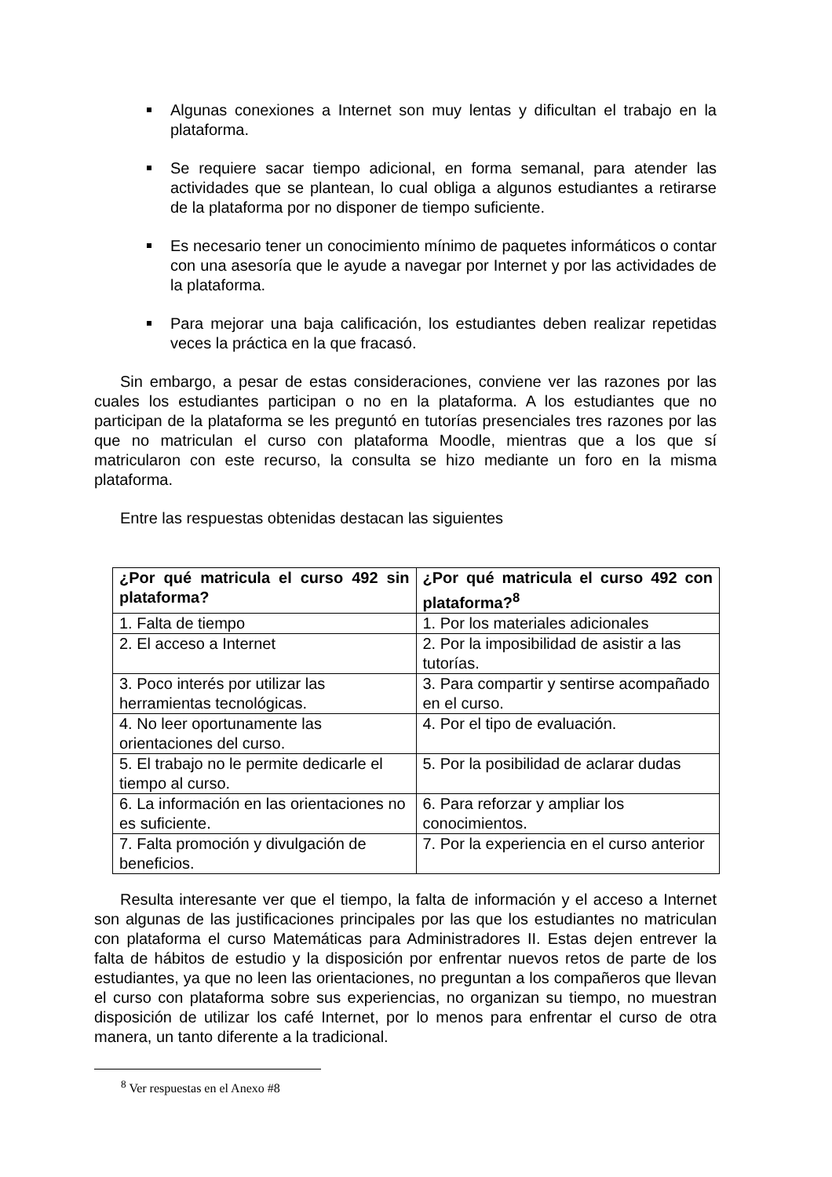Algunas conexiones a Internet son muy lentas y dificultan el trabajo en la plataforma.
Se requiere sacar tiempo adicional, en forma semanal, para atender las actividades que se plantean, lo cual obliga a algunos estudiantes a retirarse de la plataforma por no disponer de tiempo suficiente.
Es necesario tener un conocimiento mínimo de paquetes informáticos o contar con una asesoría que le ayude a navegar por Internet y por las actividades de la plataforma.
Para mejorar una baja calificación, los estudiantes deben realizar repetidas veces la práctica en la que fracasó.
Sin embargo, a pesar de estas consideraciones, conviene ver las razones por las cuales los estudiantes participan o no en la plataforma. A los estudiantes que no participan de la plataforma se les preguntó en tutorías presenciales tres razones por las que no matriculan el curso con plataforma Moodle, mientras que a los que sí matricularon con este recurso, la consulta se hizo mediante un foro en la misma plataforma.
Entre las respuestas obtenidas destacan las siguientes
| ¿Por qué matricula el curso 492 sin plataforma? | ¿Por qué matricula el curso 492 con plataforma?<sup>8</sup> |
| --- | --- |
| 1. Falta de tiempo | 1. Por los materiales adicionales |
| 2. El acceso a Internet | 2. Por la imposibilidad de asistir a las tutorías. |
| 3. Poco interés por utilizar las herramientas tecnológicas. | 3. Para compartir y sentirse acompañado en el curso. |
| 4. No leer oportunamente las orientaciones del curso. | 4. Por el tipo de evaluación. |
| 5. El trabajo no le permite dedicarle el tiempo al curso. | 5. Por la posibilidad de aclarar dudas |
| 6. La información en las orientaciones no es suficiente. | 6. Para reforzar y ampliar los conocimientos. |
| 7. Falta promoción y divulgación de beneficios. | 7. Por la experiencia en el curso anterior |
Resulta interesante ver que el tiempo, la falta de información y el acceso a Internet son algunas de las justificaciones principales por las que los estudiantes no matriculan con plataforma el curso Matemáticas para Administradores II. Estas dejen entrever la falta de hábitos de estudio y la disposición por enfrentar nuevos retos de parte de los estudiantes, ya que no leen las orientaciones, no preguntan a los compañeros que llevan el curso con plataforma sobre sus experiencias, no organizan su tiempo, no muestran disposición de utilizar los café Internet, por lo menos para enfrentar el curso de otra manera, un tanto diferente a la tradicional.
<sup>8</sup> Ver respuestas en el Anexo #8